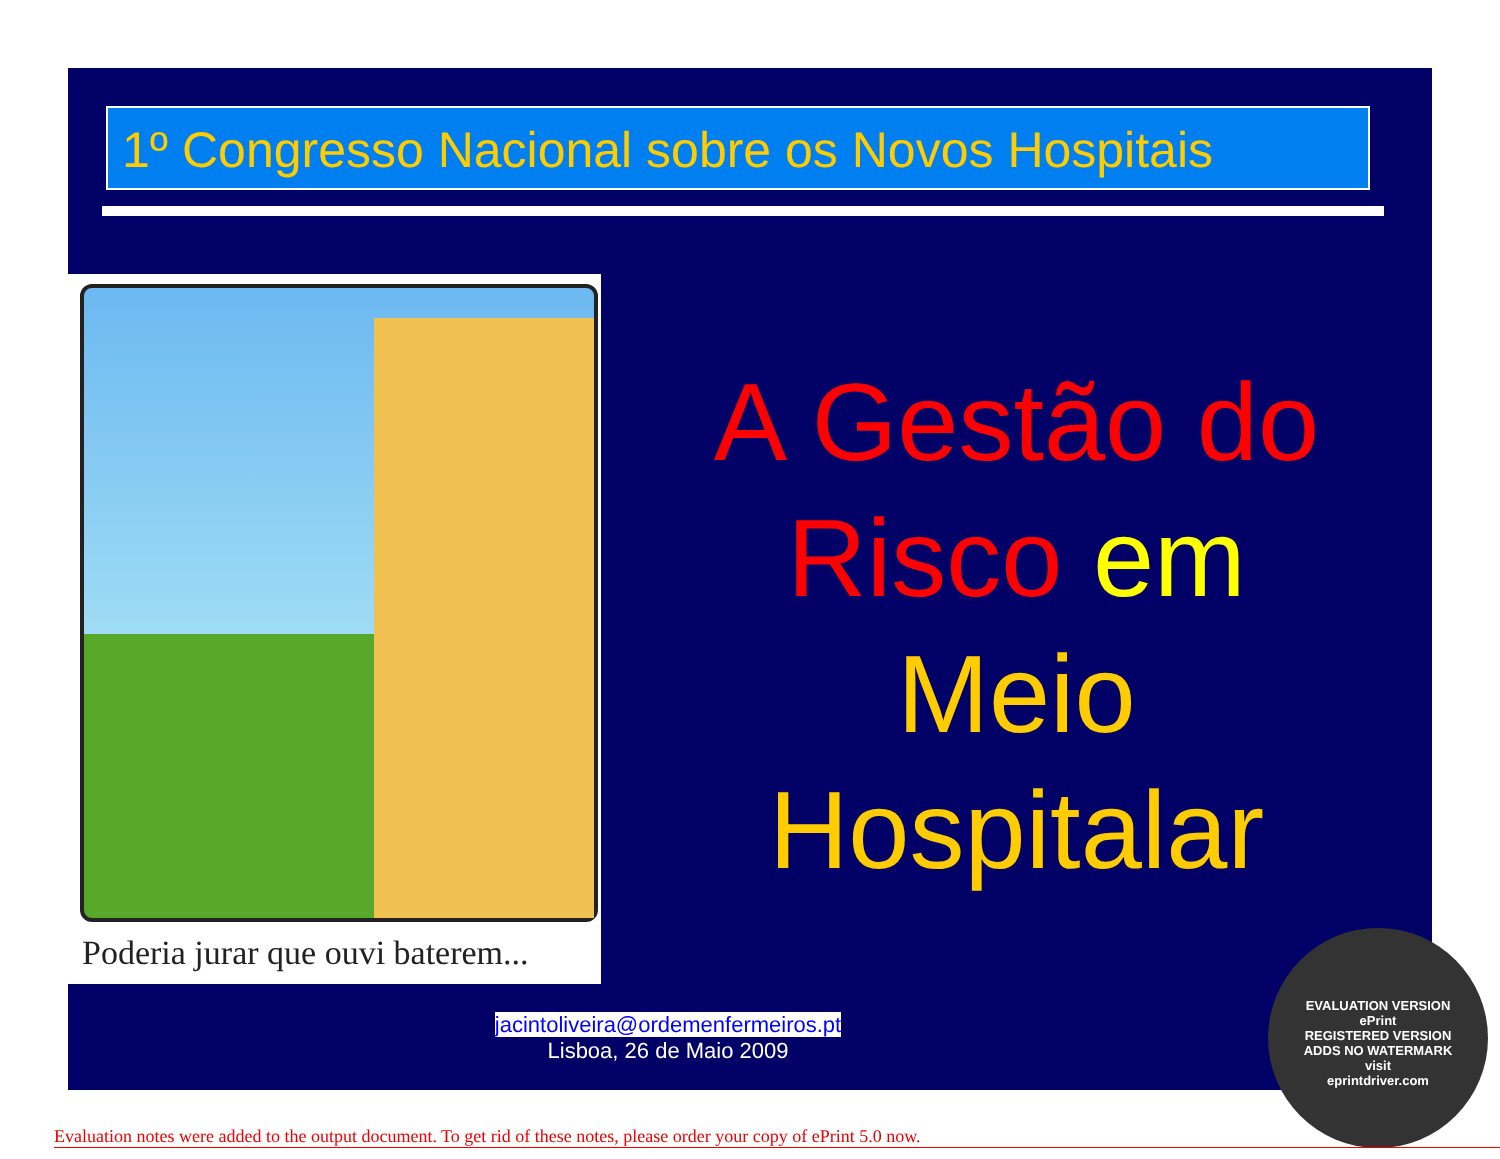1º Congresso Nacional sobre os Novos Hospitais
Poderia jurar que ouvi baterem...
A Gestão do
Risco em
Meio
Hospitalar
jacintoliveira@ordemenfermeiros.pt
Lisboa, 26 de Maio 2009
EVALUATION VERSION
ePrint
REGISTERED VERSION
ADDS NO WATERMARK
visit
eprintdriver.com
Evaluation notes were added to the output document. To get rid of these notes, please order your copy of ePrint 5.0 now.